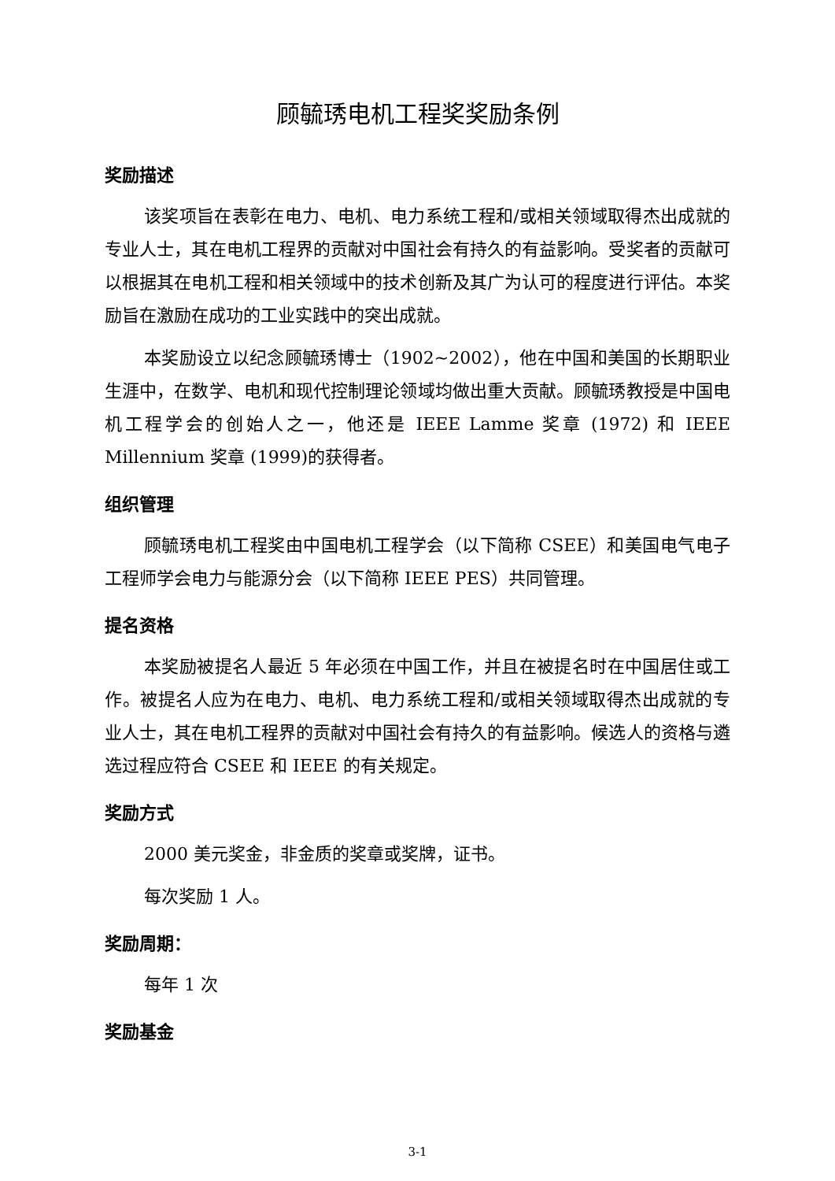顾毓琇电机工程奖奖励条例
奖励描述
该奖项旨在表彰在电力、电机、电力系统工程和/或相关领域取得杰出成就的专业人士，其在电机工程界的贡献对中国社会有持久的有益影响。受奖者的贡献可以根据其在电机工程和相关领域中的技术创新及其广为认可的程度进行评估。本奖励旨在激励在成功的工业实践中的突出成就。
本奖励设立以纪念顾毓琇博士（1902~2002），他在中国和美国的长期职业生涯中，在数学、电机和现代控制理论领域均做出重大贡献。顾毓琇教授是中国电机工程学会的创始人之一，他还是 IEEE Lamme 奖章 (1972) 和 IEEE Millennium 奖章 (1999)的获得者。
组织管理
顾毓琇电机工程奖由中国电机工程学会（以下简称 CSEE）和美国电气电子工程师学会电力与能源分会（以下简称 IEEE PES）共同管理。
提名资格
本奖励被提名人最近 5 年必须在中国工作，并且在被提名时在中国居住或工作。被提名人应为在电力、电机、电力系统工程和/或相关领域取得杰出成就的专业人士，其在电机工程界的贡献对中国社会有持久的有益影响。候选人的资格与遴选过程应符合 CSEE 和 IEEE 的有关规定。
奖励方式
2000 美元奖金，非金质的奖章或奖牌，证书。
每次奖励 1 人。
奖励周期：
每年 1 次
奖励基金
3-1